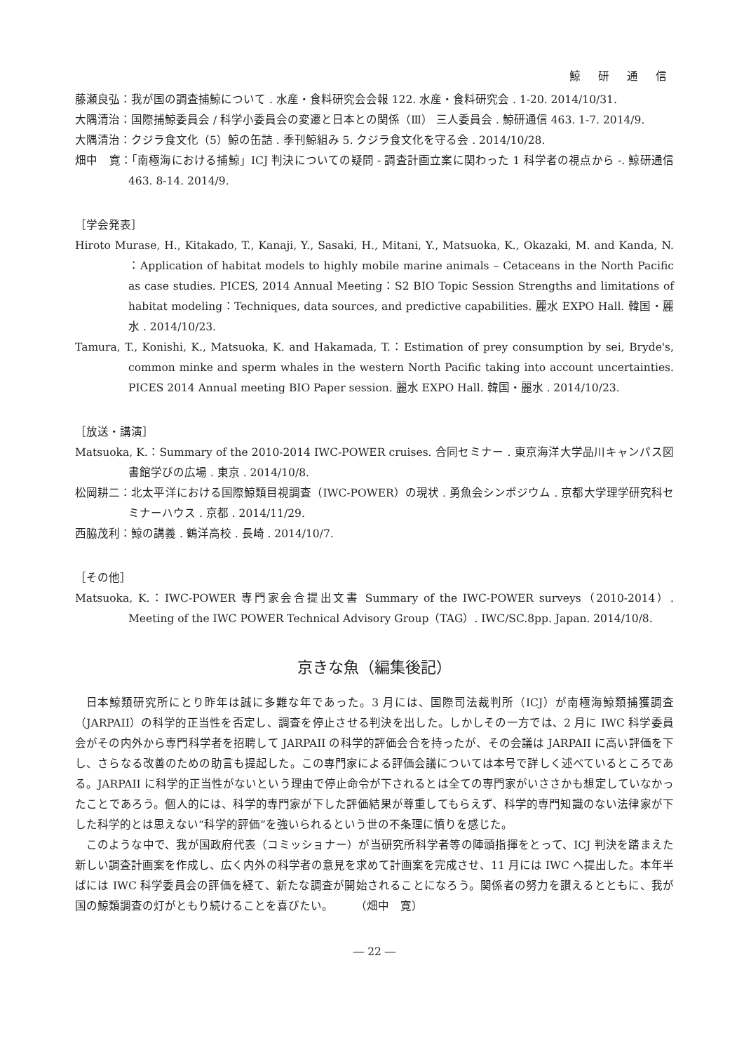鯨 研 通 信
藤瀬良弘：我が国の調査捕鯨について . 水産・食料研究会会報 122. 水産・食料研究会 . 1-20. 2014/10/31.
大隅清治：国際捕鯨委員会 / 科学小委員会の変遷と日本との関係（Ⅲ） 三人委員会 . 鯨研通信 463. 1-7. 2014/9.
大隅清治：クジラ食文化（5）鯨の缶詰 . 季刊鯨組み 5. クジラ食文化を守る会 . 2014/10/28.
畑中　寛：「南極海における捕鯨」ICJ 判決についての疑問 - 調査計画立案に関わった 1 科学者の視点から -. 鯨研通信 463. 8-14. 2014/9.
［学会発表］
Hiroto Murase, H., Kitakado, T., Kanaji, Y., Sasaki, H., Mitani, Y., Matsuoka, K., Okazaki, M. and Kanda, N. ：Application of habitat models to highly mobile marine animals – Cetaceans in the North Pacific as case studies. PICES, 2014 Annual Meeting：S2 BIO Topic Session Strengths and limitations of habitat modeling：Techniques, data sources, and predictive capabilities. 麗水 EXPO Hall. 韓国・麗水 . 2014/10/23.
Tamura, T., Konishi, K., Matsuoka, K. and Hakamada, T.：Estimation of prey consumption by sei, Bryde's, common minke and sperm whales in the western North Pacific taking into account uncertainties. PICES 2014 Annual meeting BIO Paper session. 麗水 EXPO Hall. 韓国・麗水 . 2014/10/23.
［放送・講演］
Matsuoka, K.：Summary of the 2010-2014 IWC-POWER cruises. 合同セミナー . 東京海洋大学品川キャンパス図書館学びの広場 . 東京 . 2014/10/8.
松岡耕二：北太平洋における国際鯨類目視調査（IWC-POWER）の現状 . 勇魚会シンポジウム . 京都大学理学研究科セミナーハウス . 京都 . 2014/11/29.
西脇茂利：鯨の講義 . 鶴洋高校 . 長崎 . 2014/10/7.
［その他］
Matsuoka, K.：IWC-POWER 専門家会合提出文書 Summary of the IWC-POWER surveys（2010-2014）. Meeting of the IWC POWER Technical Advisory Group（TAG）. IWC/SC.8pp. Japan. 2014/10/8.
京きな魚（編集後記）
日本鯨類研究所にとり昨年は誠に多難な年であった。3 月には、国際司法裁判所（ICJ）が南極海鯨類捕獲調査（JARPAII）の科学的正当性を否定し、調査を停止させる判決を出した。しかしその一方では、2 月に IWC 科学委員会がその内外から専門科学者を招聘して JARPAII の科学的評価会合を持ったが、その会議は JARPAII に高い評価を下し、さらなる改善のための助言も提起した。この専門家による評価会議については本号で詳しく述べているところである。JARPAII に科学的正当性がないという理由で停止命令が下されるとは全ての専門家がいささかも想定していなかったことであろう。個人的には、科学的専門家が下した評価結果が尊重してもらえず、科学的専門知識のない法律家が下した科学的とは思えない“科学的評価”を強いられるという世の不条理に憤りを感じた。
このような中で、我が国政府代表（コミッショナー）が当研究所科学者等の陣頭指揮をとって、ICJ 判決を踏まえた新しい調査計画案を作成し、広く内外の科学者の意見を求めて計画案を完成させ、11 月には IWC へ提出した。本年半ばには IWC 科学委員会の評価を経て、新たな調査が開始されることになろう。関係者の努力を讃えるとともに、我が国の鯨類調査の灯がともり続けることを喜びたい。　　　（畑中　寛）
― 22 ―